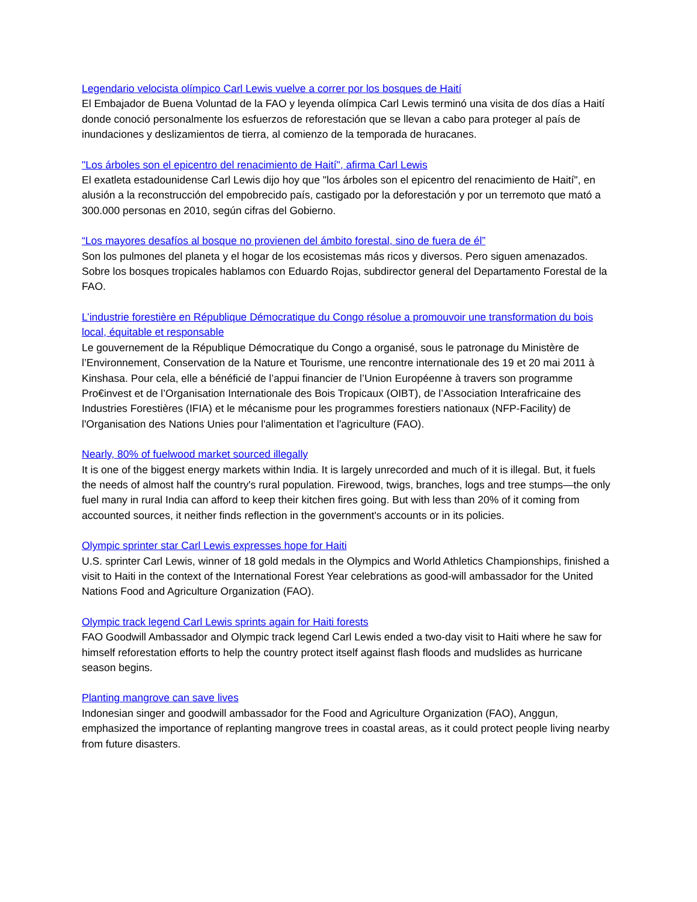Legendario velocista olímpico Carl Lewis vuelve a correr por los bosques de Haití
El Embajador de Buena Voluntad de la FAO y leyenda olímpica Carl Lewis terminó una visita de dos días a Haití donde conoció personalmente los esfuerzos de reforestación que se llevan a cabo para proteger al país de inundaciones y deslizamientos de tierra, al comienzo de la temporada de huracanes.
"Los árboles son el epicentro del renacimiento de Haití", afirma Carl Lewis
El exatleta estadounidense Carl Lewis dijo hoy que "los árboles son el epicentro del renacimiento de Haití", en alusión a la reconstrucción del empobrecido país, castigado por la deforestación y por un terremoto que mató a 300.000 personas en 2010, según cifras del Gobierno.
“Los mayores desafíos al bosque no provienen del ámbito forestal, sino de fuera de él”
Son los pulmones del planeta y el hogar de los ecosistemas más ricos y diversos. Pero siguen amenazados. Sobre los bosques tropicales hablamos con Eduardo Rojas, subdirector general del Departamento Forestal de la FAO.
L’industrie forestière en République Démocratique du Congo résolue a promouvoir une transformation du bois local, équitable et responsable
Le gouvernement de la République Démocratique du Congo a organisé, sous le patronage du Ministère de l’Environnement, Conservation de la Nature et Tourisme, une rencontre internationale des 19 et 20 mai 2011 à Kinshasa. Pour cela, elle a bénéficié de l’appui financier de l’Union Européenne à travers son programme Pro€invest et de l’Organisation Internationale des Bois Tropicaux (OIBT), de l’Association Interafricaine des Industries Forestières (IFIA) et le mécanisme pour les programmes forestiers nationaux (NFP-Facility) de l'Organisation des Nations Unies pour l'alimentation et l'agriculture (FAO).
Nearly, 80% of fuelwood market sourced illegally
It is one of the biggest energy markets within India. It is largely unrecorded and much of it is illegal. But, it fuels the needs of almost half the country's rural population. Firewood, twigs, branches, logs and tree stumps—the only fuel many in rural India can afford to keep their kitchen fires going. But with less than 20% of it coming from accounted sources, it neither finds reflection in the government's accounts or in its policies.
Olympic sprinter star Carl Lewis expresses hope for Haiti
U.S. sprinter Carl Lewis, winner of 18 gold medals in the Olympics and World Athletics Championships, finished a visit to Haiti in the context of the International Forest Year celebrations as good-will ambassador for the United Nations Food and Agriculture Organization (FAO).
Olympic track legend Carl Lewis sprints again for Haiti forests
FAO Goodwill Ambassador and Olympic track legend Carl Lewis ended a two-day visit to Haiti where he saw for himself reforestation efforts to help the country protect itself against flash floods and mudslides as hurricane season begins.
Planting mangrove can save lives
Indonesian singer and goodwill ambassador for the Food and Agriculture Organization (FAO), Anggun, emphasized the importance of replanting mangrove trees in coastal areas, as it could protect people living nearby from future disasters.